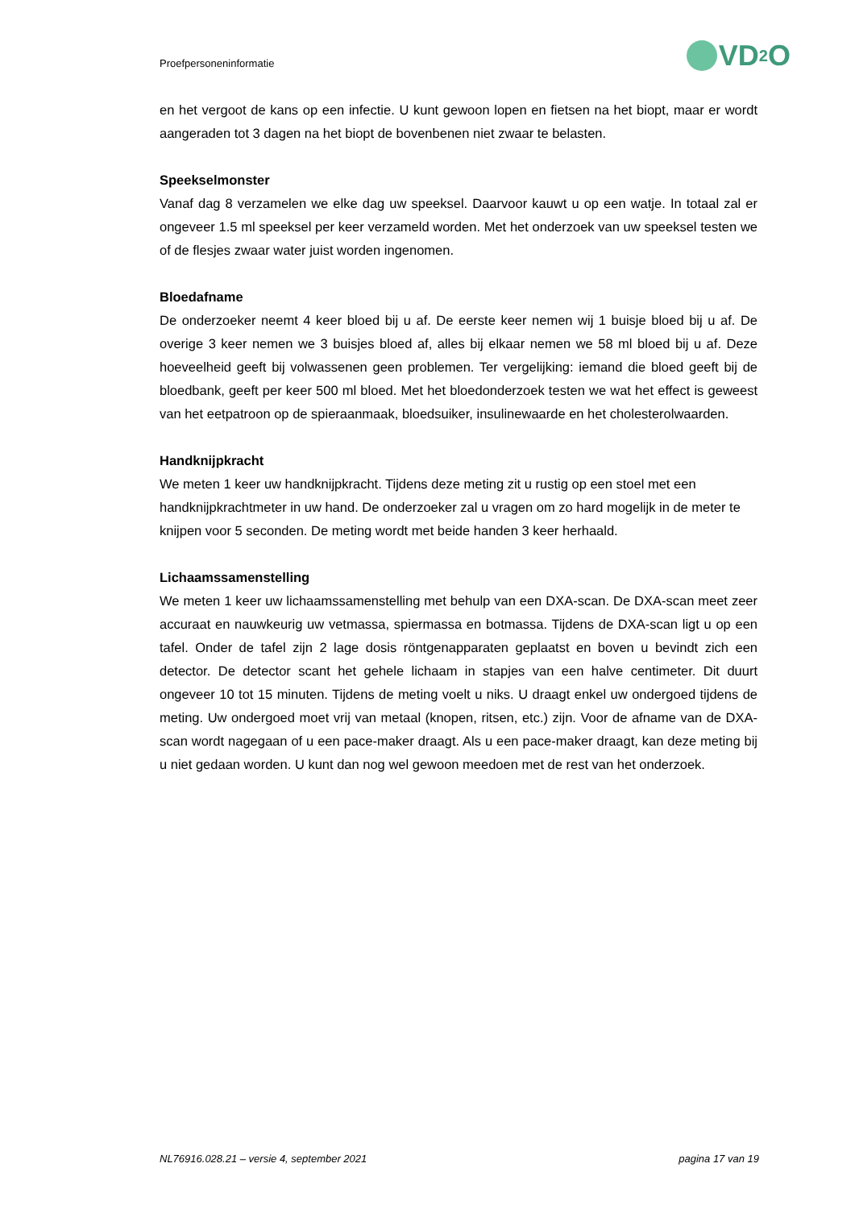Proefpersoneninformatie VD<sub>2</sub>O
en het vergoot de kans op een infectie. U kunt gewoon lopen en fietsen na het biopt, maar er wordt aangeraden tot 3 dagen na het biopt de bovenbenen niet zwaar te belasten.
Speekselmonster
Vanaf dag 8 verzamelen we elke dag uw speeksel. Daarvoor kauwt u op een watje. In totaal zal er ongeveer 1.5 ml speeksel per keer verzameld worden. Met het onderzoek van uw speeksel testen we of de flesjes zwaar water juist worden ingenomen.
Bloedafname
De onderzoeker neemt 4 keer bloed bij u af. De eerste keer nemen wij 1 buisje bloed bij u af. De overige 3 keer nemen we 3 buisjes bloed af, alles bij elkaar nemen we 58 ml bloed bij u af. Deze hoeveelheid geeft bij volwassenen geen problemen. Ter vergelijking: iemand die bloed geeft bij de bloedbank, geeft per keer 500 ml bloed. Met het bloedonderzoek testen we wat het effect is geweest van het eetpatroon op de spieraanmaak, bloedsuiker, insulinewaarde en het cholesterolwaarden.
Handknijpkracht
We meten 1 keer uw handknijpkracht. Tijdens deze meting zit u rustig op een stoel met een handknijpkrachtmeter in uw hand. De onderzoeker zal u vragen om zo hard mogelijk in de meter te knijpen voor 5 seconden. De meting wordt met beide handen 3 keer herhaald.
Lichaamssamenstelling
We meten 1 keer uw lichaamssamenstelling met behulp van een DXA-scan. De DXA-scan meet zeer accuraat en nauwkeurig uw vetmassa, spiermassa en botmassa. Tijdens de DXA-scan ligt u op een tafel. Onder de tafel zijn 2 lage dosis röntgenapparaten geplaatst en boven u bevindt zich een detector. De detector scant het gehele lichaam in stapjes van een halve centimeter. Dit duurt ongeveer 10 tot 15 minuten. Tijdens de meting voelt u niks. U draagt enkel uw ondergoed tijdens de meting. Uw ondergoed moet vrij van metaal (knopen, ritsen, etc.) zijn. Voor de afname van de DXA-scan wordt nagegaan of u een pace-maker draagt. Als u een pace-maker draagt, kan deze meting bij u niet gedaan worden. U kunt dan nog wel gewoon meedoen met de rest van het onderzoek.
NL76916.028.21 – versie 4, september 2021 pagina 17 van 19